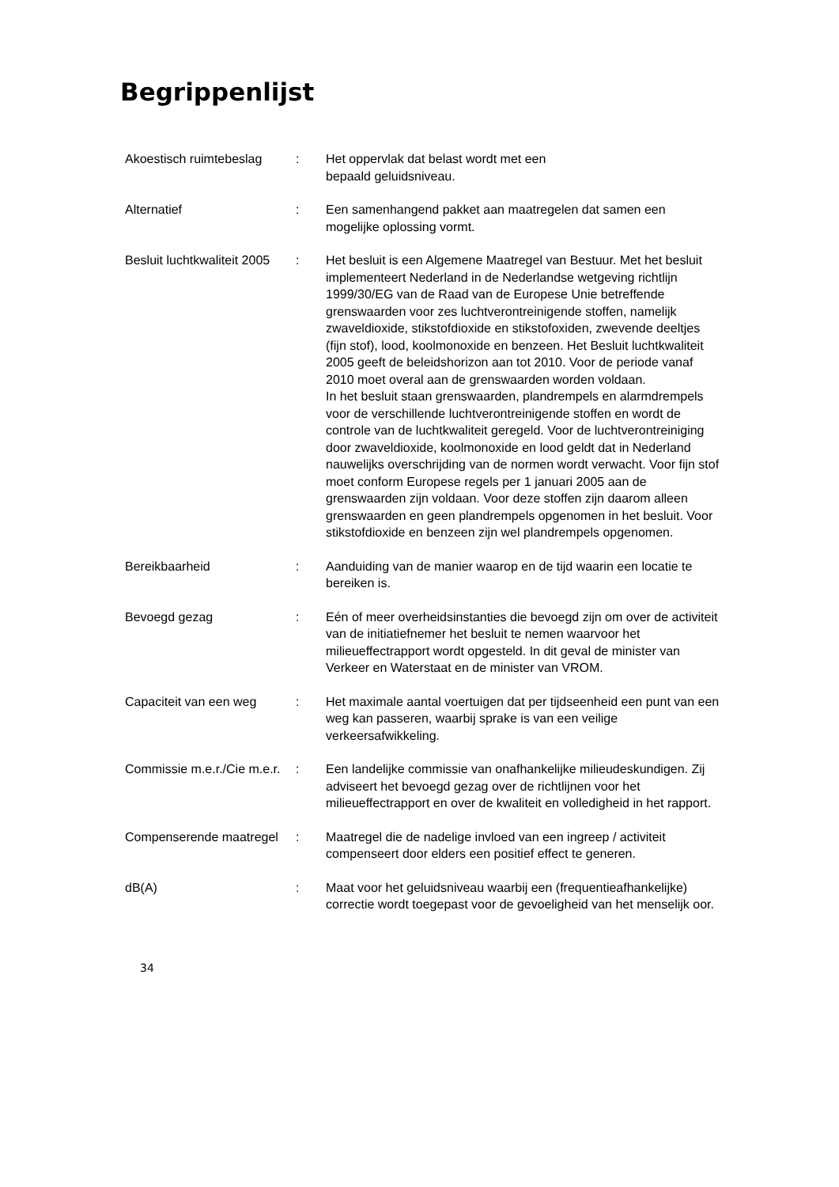Begrippenlijst
| Akoestisch ruimtebeslag | : | Het oppervlak dat belast wordt met een bepaald geluidsniveau. |
| Alternatief | : | Een samenhangend pakket aan maatregelen dat samen een mogelijke oplossing vormt. |
| Besluit luchtkwaliteit 2005 | : | Het besluit is een Algemene Maatregel van Bestuur. Met het besluit implementeert Nederland in de Nederlandse wetgeving richtlijn 1999/30/EG van de Raad van de Europese Unie betreffende grenswaarden voor zes luchtverontreinigende stoffen, namelijk zwaveldioxide, stikstofdioxide en stikstofoxiden, zwevende deeltjes (fijn stof), lood, koolmonoxide en benzeen. Het Besluit luchtkwaliteit 2005 geeft de beleidshorizon aan tot 2010. Voor de periode vanaf 2010 moet overal aan de grenswaarden worden voldaan. In het besluit staan grenswaarden, plandrempels en alarmdrempels voor de verschillende luchtverontreinigende stoffen en wordt de controle van de luchtkwaliteit geregeld. Voor de luchtverontreiniging door zwaveldioxide, koolmonoxide en lood geldt dat in Nederland nauwelijks overschrijding van de normen wordt verwacht. Voor fijn stof moet conform Europese regels per 1 januari 2005 aan de grenswaarden zijn voldaan. Voor deze stoffen zijn daarom alleen grenswaarden en geen plandrempels opgenomen in het besluit. Voor stikstofdioxide en benzeen zijn wel plandrempels opgenomen. |
| Bereikbaarheid | : | Aanduiding van de manier waarop en de tijd waarin een locatie te bereiken is. |
| Bevoegd gezag | : | Eén of meer overheidsinstanties die bevoegd zijn om over de activiteit van de initiatiefnemer het besluit te nemen waarvoor het milieueffectrapport wordt opgesteld. In dit geval de minister van Verkeer en Waterstaat en de minister van VROM. |
| Capaciteit van een weg | : | Het maximale aantal voertuigen dat per tijdseenheid een punt van een weg kan passeren, waarbij sprake is van een veilige verkeersafwikkeling. |
| Commissie m.e.r./Cie m.e.r. | : | Een landelijke commissie van onafhankelijke milieudeskundigen. Zij adviseert het bevoegd gezag over de richtlijnen voor het milieueffectrapport en over de kwaliteit en volledigheid in het rapport. |
| Compenserende maatregel | : | Maatregel die de nadelige invloed van een ingreep / activiteit compenseert door elders een positief effect te generen. |
| dB(A) | : | Maat voor het geluidsniveau waarbij een (frequentieafhankelijke) correctie wordt toegepast voor de gevoeligheid van het menselijk oor. |
34